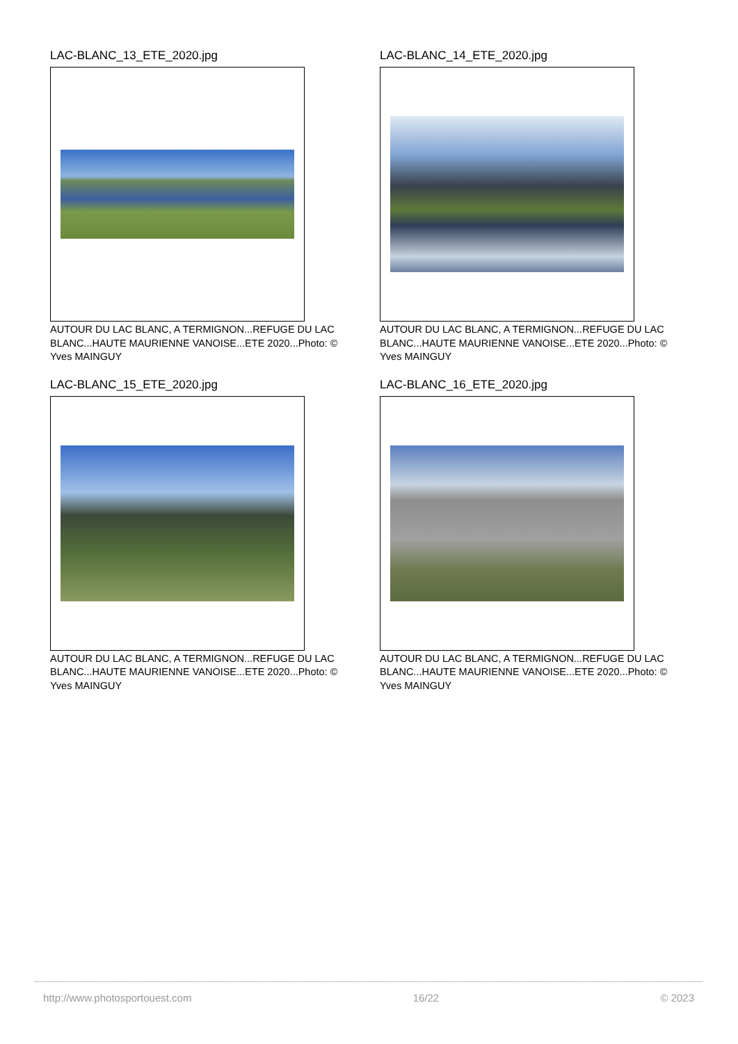LAC-BLANC_13_ETE_2020.jpg
AUTOUR DU LAC BLANC, A TERMIGNON...REFUGE DU LAC BLANC...HAUTE MAURIENNE VANOISE...ETE 2020...Photo: © Yves MAINGUY
LAC-BLANC_14_ETE_2020.jpg
AUTOUR DU LAC BLANC, A TERMIGNON...REFUGE DU LAC BLANC...HAUTE MAURIENNE VANOISE...ETE 2020...Photo: © Yves MAINGUY
LAC-BLANC_15_ETE_2020.jpg
AUTOUR DU LAC BLANC, A TERMIGNON...REFUGE DU LAC BLANC...HAUTE MAURIENNE VANOISE...ETE 2020...Photo: © Yves MAINGUY
LAC-BLANC_16_ETE_2020.jpg
AUTOUR DU LAC BLANC, A TERMIGNON...REFUGE DU LAC BLANC...HAUTE MAURIENNE VANOISE...ETE 2020...Photo: © Yves MAINGUY
http://www.photosportouest.com 16/22 © 2023